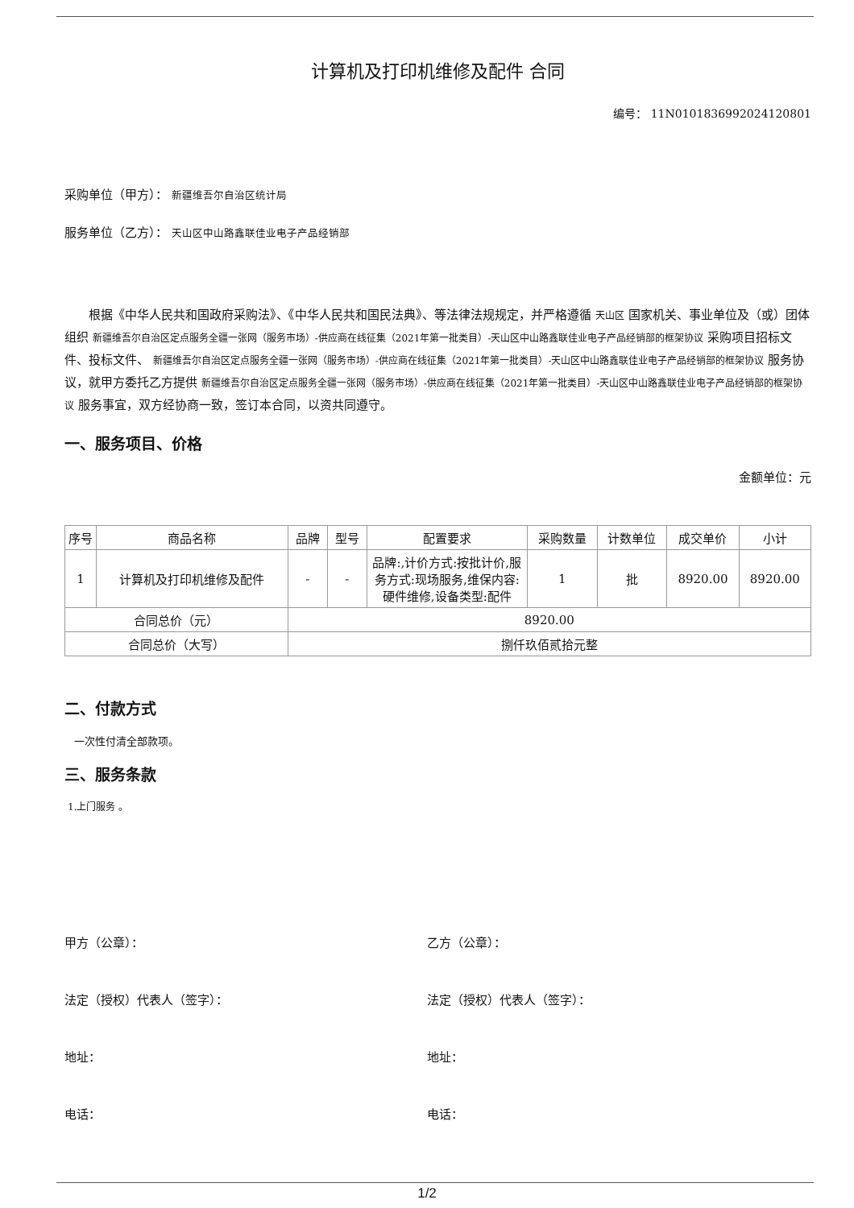计算机及打印机维修及配件 合同
编号： 11N0101836992024120801
采购单位（甲方）： 新疆维吾尔自治区统计局
服务单位（乙方）： 天山区中山路鑫联佳业电子产品经销部
根据《中华人民共和国政府采购法》、《中华人民共和国民法典》、等法律法规规定，并严格遵循 天山区 国家机关、事业单位及（或）团体组织 新疆维吾尔自治区定点服务全疆一张网（服务市场）-供应商在线征集（2021年第一批类目）-天山区中山路鑫联佳业电子产品经销部的框架协议 采购项目招标文件、投标文件、 新疆维吾尔自治区定点服务全疆一张网（服务市场）-供应商在线征集（2021年第一批类目）-天山区中山路鑫联佳业电子产品经销部的框架协议 服务协议，就甲方委托乙方提供 新疆维吾尔自治区定点服务全疆一张网（服务市场）-供应商在线征集（2021年第一批类目）-天山区中山路鑫联佳业电子产品经销部的框架协议 服务事宜，双方经协商一致，签订本合同，以资共同遵守。
一、服务项目、价格
金额单位：元
| 序号 | 商品名称 | 品牌 | 型号 | 配置要求 | 采购数量 | 计数单位 | 成交单价 | 小计 |
| --- | --- | --- | --- | --- | --- | --- | --- | --- |
| 1 | 计算机及打印机维修及配件 | - | - | 品牌:,计价方式:按批计价,服务方式:现场服务,维保内容:硬件维修,设备类型:配件 | 1 | 批 | 8920.00 | 8920.00 |
| 合同总价（元） | | 8920.00 | | | | | | |
| 合同总价（大写） | | 捌仟玖佰贰拾元整 | | | | | | |
二、付款方式
一次性付清全部款项。
三、服务条款
1.上门服务 。
甲方（公章）： 乙方（公章）：
法定（授权）代表人（签字）： 法定（授权）代表人（签字）：
地址： 地址：
电话： 电话：
1/2